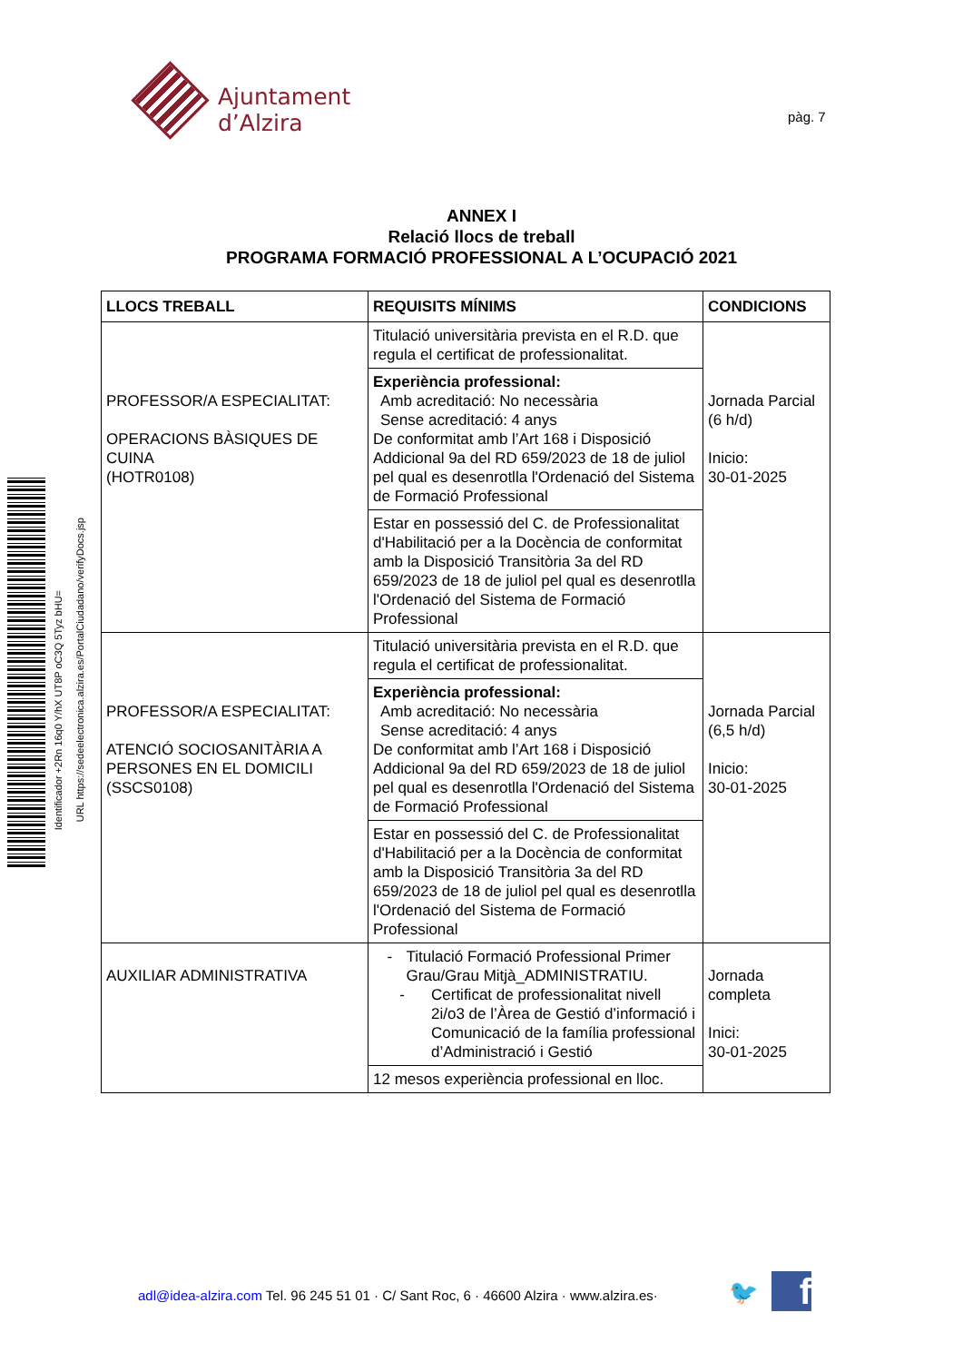Ajuntament d’Alzira
pàg. 7
Identificador +2Rn 16q0 Y/hX UT8P oC3Q 5Tyz bHU=
URL https://sedeelectronica.alzira.es/PortalCiudadano/verifyDocs.jsp
ANNEX I
Relació llocs de treball
PROGRAMA FORMACIÓ PROFESSIONAL A L’OCUPACIÓ 2021
| LLOCS TREBALL | REQUISITS MÍNIMS | CONDICIONS |
| --- | --- | --- |
| PROFESSOR/A ESPECIALITAT: OPERACIONS BÀSIQUES DE CUINA (HOTR0108) | Titulació universitària prevista en el R.D. que regula el certificat de professionalitat. | Jornada Parcial (6 h/d) Inicio: 30-01-2025 |
| | Experiència professional: Amb acreditació: No necessària Sense acreditació: 4 anys De conformitat amb l’Art 168 i Disposició Addicional 9a del RD 659/2023 de 18 de juliol pel qual es desenrotlla l'Ordenació del Sistema de Formació Professional | |
| | Estar en possessió del C. de Professionalitat d'Habilitació per a la Docència de conformitat amb la Disposició Transitòria 3a del RD 659/2023 de 18 de juliol pel qual es desenrotlla l'Ordenació del Sistema de Formació Professional | |
| PROFESSOR/A ESPECIALITAT: ATENCIÓ SOCIOSANITÀRIA A PERSONES EN EL DOMICILI (SSCS0108) | Titulació universitària prevista en el R.D. que regula el certificat de professionalitat. | Jornada Parcial (6,5 h/d) Inicio: 30-01-2025 |
| | Experiència professional: Amb acreditació: No necessària Sense acreditació: 4 anys De conformitat amb l’Art 168 i Disposició Addicional 9a del RD 659/2023 de 18 de juliol pel qual es desenrotlla l'Ordenació del Sistema de Formació Professional | |
| | Estar en possessió del C. de Professionalitat d'Habilitació per a la Docència de conformitat amb la Disposició Transitòria 3a del RD 659/2023 de 18 de juliol pel qual es desenrotlla l'Ordenació del Sistema de Formació Professional | |
| AUXILIAR ADMINISTRATIVA | - Titulació Formació Professional Primer Grau/Grau Mitjà_ADMINISTRATIU. - Certificat de professionalitat nivell 2i/o3 de l’Àrea de Gestió d’informació i Comunicació de la família professional d’Administració i Gestió | Jornada completa Inici: 30-01-2025 |
| | 12 mesos experiència professional en lloc. | |
adl@idea-alzira.com Tel. 96 245 51 01 · C/ Sant Roc, 6 · 46600 Alzira · www.alzira.es·
🐦 f